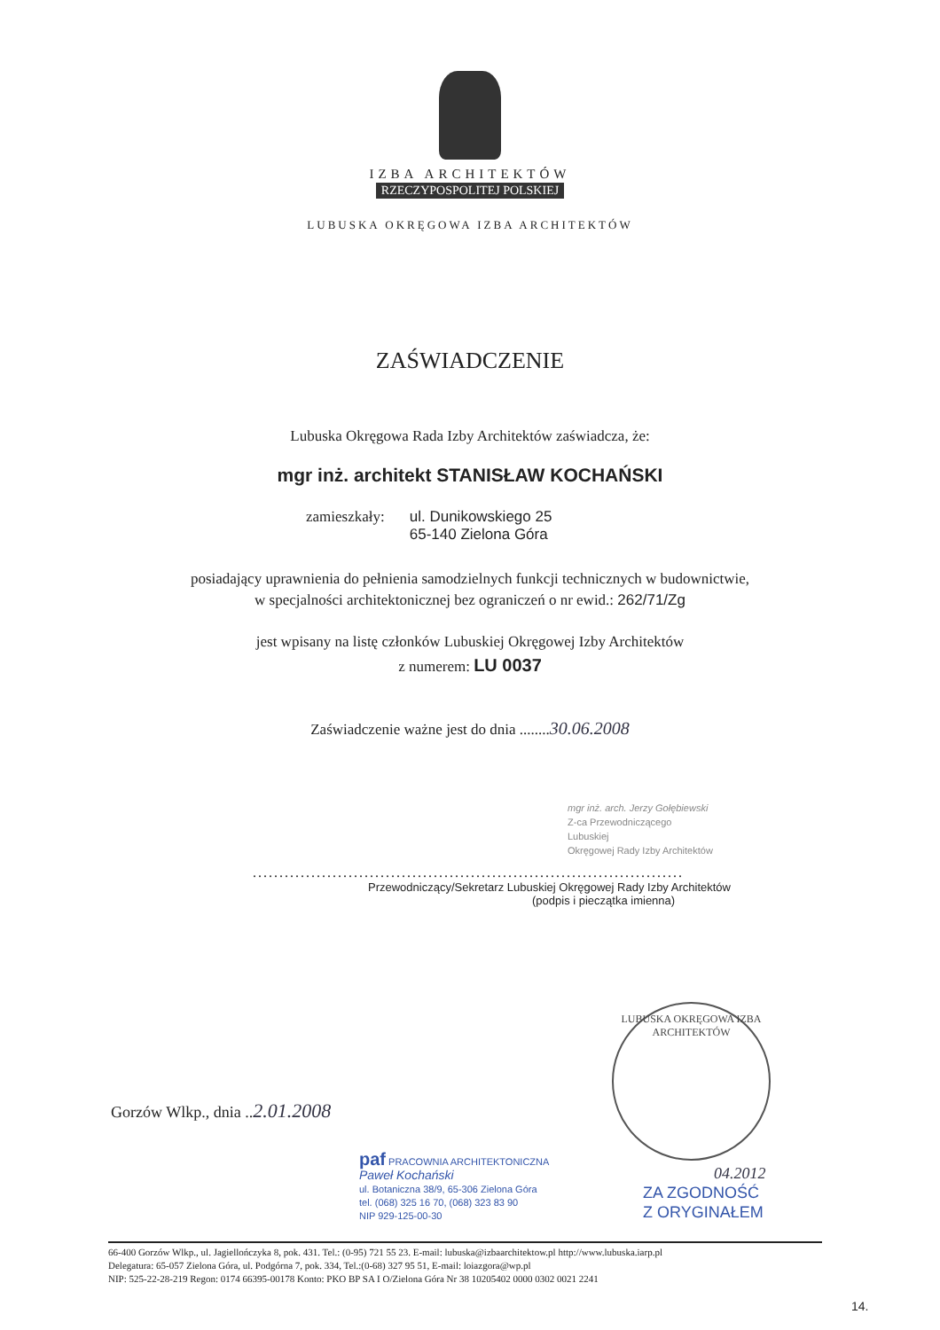IZBA ARCHITEKTÓW
RZECZYPOSPOLITEJ POLSKIEJ
LUBUSKA OKRĘGOWA IZBA ARCHITEKTÓW
ZAŚWIADCZENIE
Lubuska Okręgowa Rada Izby Architektów zaświadcza, że:
mgr inż. architekt STANISŁAW KOCHAŃSKI
zamieszkały: ul. Dunikowskiego 25
65-140 Zielona Góra
posiadający uprawnienia do pełnienia samodzielnych funkcji technicznych w budownictwie,
w specjalności architektonicznej bez ograniczeń o nr ewid.: 262/71/Zg
jest wpisany na listę członków Lubuskiej Okręgowej Izby Architektów
z numerem: LU 0037
Zaświadczenie ważne jest do dnia ........30.06.2008
mgr inż. arch. Jerzy Gołębiewski
Z-ca Przewodniczącego
Lubuskiej
Okręgowej Rady Izby Architektów
.................................................................................
Przewodniczący/Sekretarz Lubuskiej Okręgowej Rady Izby Architektów
(podpis i pieczątka imienna)
LUBUSKA OKRĘGOWA IZBA ARCHITEKTÓW
Gorzów Wlkp., dnia ..2.01.2008
paf PRACOWNIA ARCHITEKTONICZNA
Paweł Kochański
ul. Botaniczna 38/9, 65-306 Zielona Góra
tel. (068) 325 16 70, (068) 323 83 90
NIP 929-125-00-30
04.2012
ZA ZGODNOŚĆ
Z ORYGINAŁEM
66-400 Gorzów Wlkp., ul. Jagiellończyka 8, pok. 431. Tel.: (0-95) 721 55 23. E-mail: lubuska@izbaarchitektow.pl http://www.lubuska.iarp.pl
Delegatura: 65-057 Zielona Góra, ul. Podgórna 7, pok. 334, Tel.:(0-68) 327 95 51, E-mail: loiazgora@wp.pl
NIP: 525-22-28-219 Regon: 0174 66395-00178 Konto: PKO BP SA I O/Zielona Góra Nr 38 10205402 0000 0302 0021 2241
14.